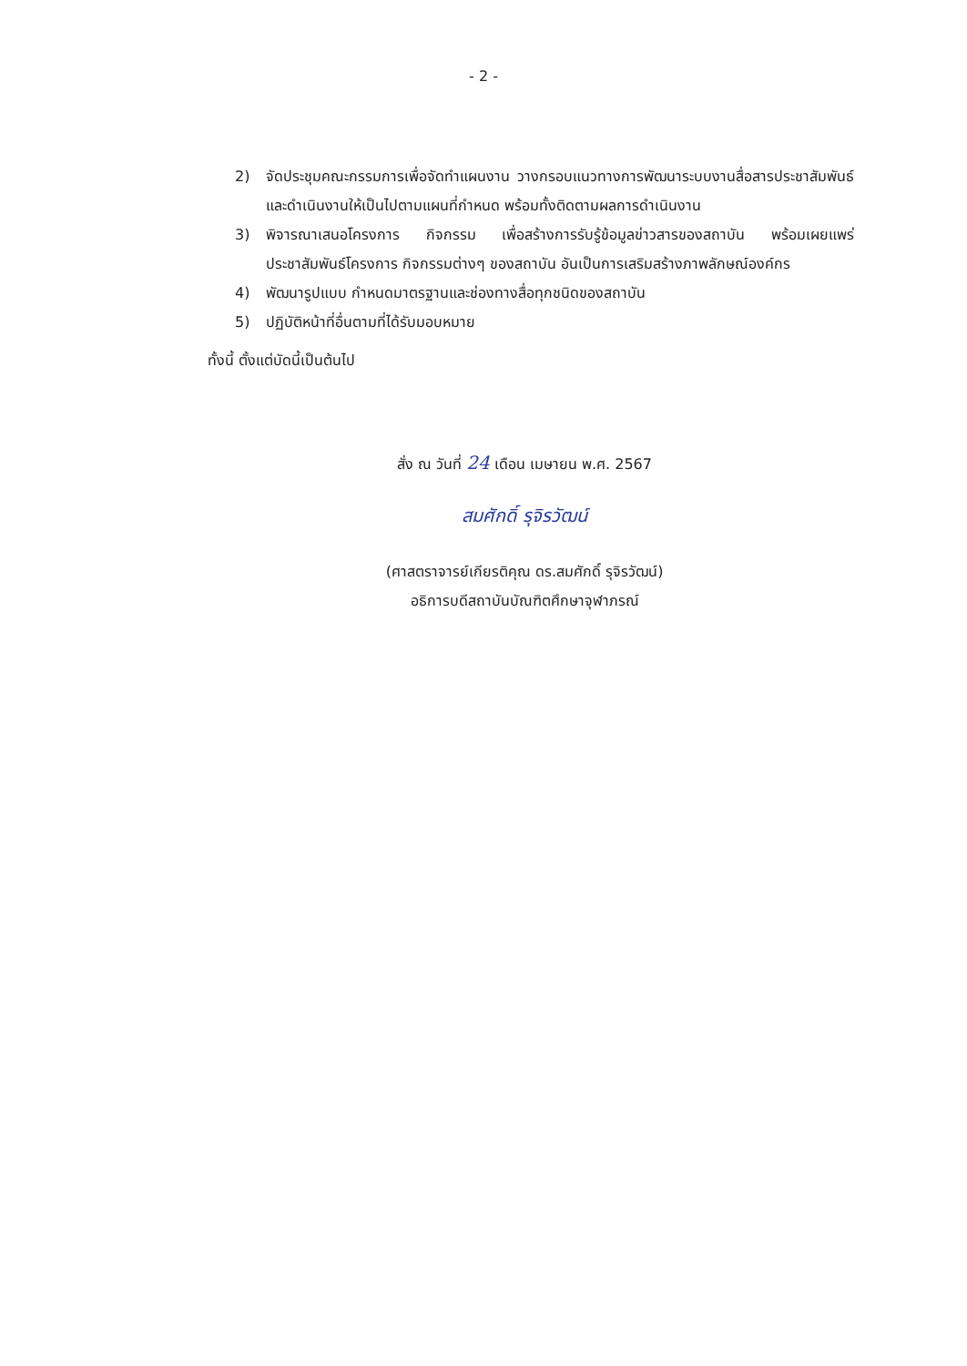- 2 -
2) จัดประชุมคณะกรรมการเพื่อจัดทำแผนงาน วางกรอบแนวทางการพัฒนาระบบงานสื่อสารประชาสัมพันธ์ และดำเนินงานให้เป็นไปตามแผนที่กำหนด พร้อมทั้งติดตามผลการดำเนินงาน
3) พิจารณาเสนอโครงการ กิจกรรม เพื่อสร้างการรับรู้ข้อมูลข่าวสารของสถาบัน พร้อมเผยแพร่ประชาสัมพันธ์โครงการ กิจกรรมต่างๆ ของสถาบัน อันเป็นการเสริมสร้างภาพลักษณ์องค์กร
4) พัฒนารูปแบบ กำหนดมาตรฐานและช่องทางสื่อทุกชนิดของสถาบัน
5) ปฏิบัติหน้าที่อื่นตามที่ได้รับมอบหมาย
ทั้งนี้ ตั้งแต่บัดนี้เป็นต้นไป
สั่ง ณ วันที่ 24 เดือน เมษายน พ.ศ. 2567
สมศักดิ์ รุจิรวัฒน์
(ศาสตราจารย์เกียรติคุณ ดร.สมศักดิ์ รุจิรวัฒน์)
อธิการบดีสถาบันบัณฑิตศึกษาจุฬาภรณ์